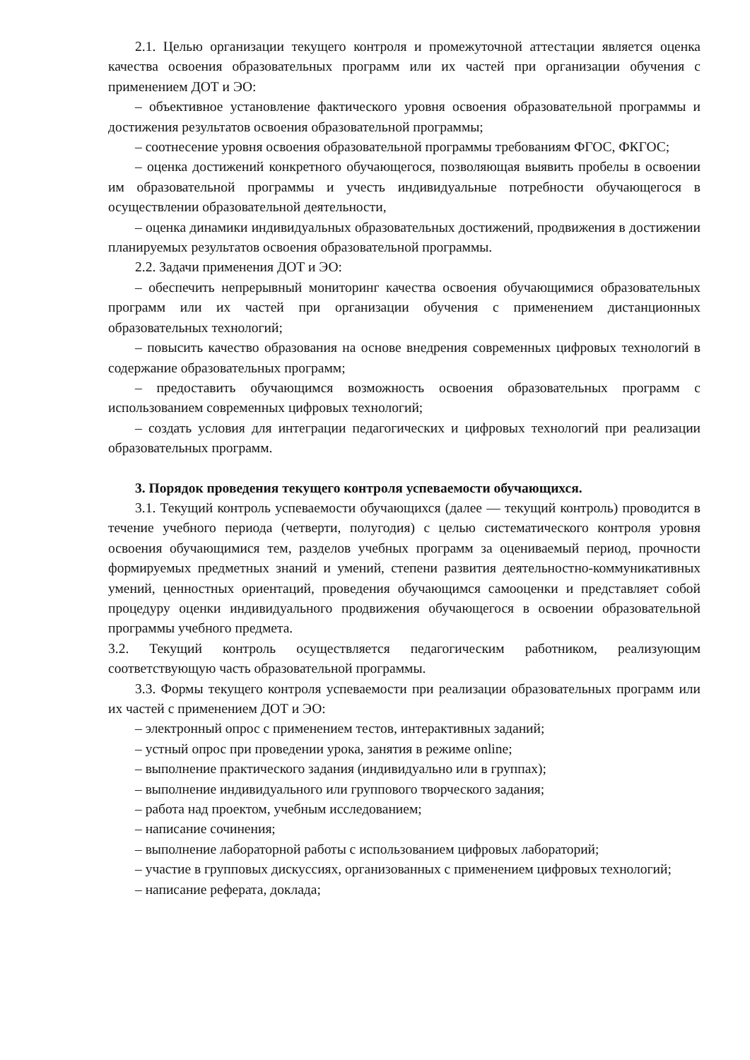2.1. Целью организации текущего контроля и промежуточной аттестации является оценка качества освоения образовательных программ или их частей при организации обучения с применением ДОТ и ЭО:
– объективное установление фактического уровня освоения образовательной программы и достижения результатов освоения образовательной программы;
– соотнесение уровня освоения образовательной программы требованиям ФГОС, ФКГОС;
– оценка достижений конкретного обучающегося, позволяющая выявить пробелы в освоении им образовательной программы и учесть индивидуальные потребности обучающегося в осуществлении образовательной деятельности,
– оценка динамики индивидуальных образовательных достижений, продвижения в достижении планируемых результатов освоения образовательной программы.
2.2. Задачи применения ДОТ и ЭО:
– обеспечить непрерывный мониторинг качества освоения обучающимися образовательных программ или их частей при организации обучения с применением дистанционных образовательных технологий;
– повысить качество образования на основе внедрения современных цифровых технологий в содержание образовательных программ;
– предоставить обучающимся возможность освоения образовательных программ с использованием современных цифровых технологий;
– создать условия для интеграции педагогических и цифровых технологий при реализации образовательных программ.
3. Порядок проведения текущего контроля успеваемости обучающихся.
3.1. Текущий контроль успеваемости обучающихся (далее — текущий контроль) проводится в течение учебного периода (четверти, полугодия) с целью систематического контроля уровня освоения обучающимися тем, разделов учебных программ за оцениваемый период, прочности формируемых предметных знаний и умений, степени развития деятельностно-коммуникативных умений, ценностных ориентаций, проведения обучающимся самооценки и представляет собой процедуру оценки индивидуального продвижения обучающегося в освоении образовательной программы учебного предмета.
3.2. Текущий контроль осуществляется педагогическим работником, реализующим соответствующую часть образовательной программы.
3.3. Формы текущего контроля успеваемости при реализации образовательных программ или их частей с применением ДОТ и ЭО:
– электронный опрос с применением тестов, интерактивных заданий;
– устный опрос при проведении урока, занятия в режиме online;
– выполнение практического задания (индивидуально или в группах);
– выполнение индивидуального или группового творческого задания;
– работа над проектом, учебным исследованием;
– написание сочинения;
– выполнение лабораторной работы с использованием цифровых лабораторий;
– участие в групповых дискуссиях, организованных с применением цифровых технологий;
– написание реферата, доклада;